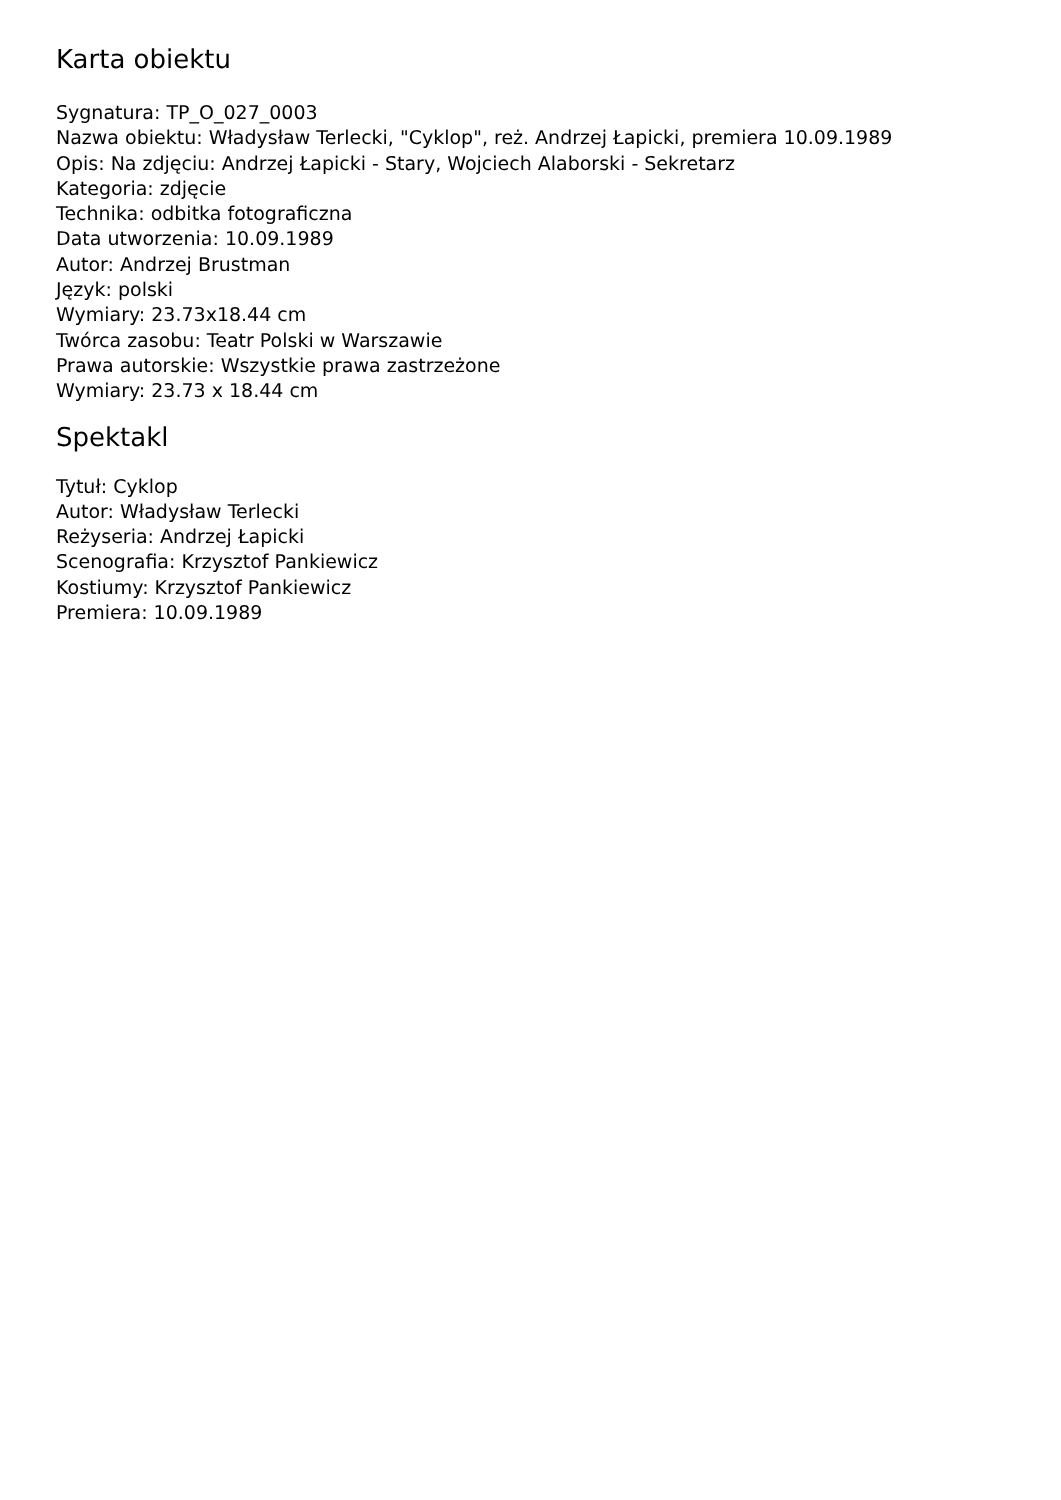Karta obiektu
Sygnatura: TP_O_027_0003
Nazwa obiektu: Władysław Terlecki, "Cyklop", reż. Andrzej Łapicki, premiera 10.09.1989
Opis: Na zdjęciu: Andrzej Łapicki - Stary, Wojciech Alaborski - Sekretarz
Kategoria: zdjęcie
Technika: odbitka fotograficzna
Data utworzenia: 10.09.1989
Autor: Andrzej Brustman
Język: polski
Wymiary: 23.73x18.44 cm
Twórca zasobu: Teatr Polski w Warszawie
Prawa autorskie: Wszystkie prawa zastrzeżone
Wymiary: 23.73 x 18.44 cm
Spektakl
Tytuł: Cyklop
Autor: Władysław Terlecki
Reżyseria: Andrzej Łapicki
Scenografia: Krzysztof Pankiewicz
Kostiumy: Krzysztof Pankiewicz
Premiera: 10.09.1989